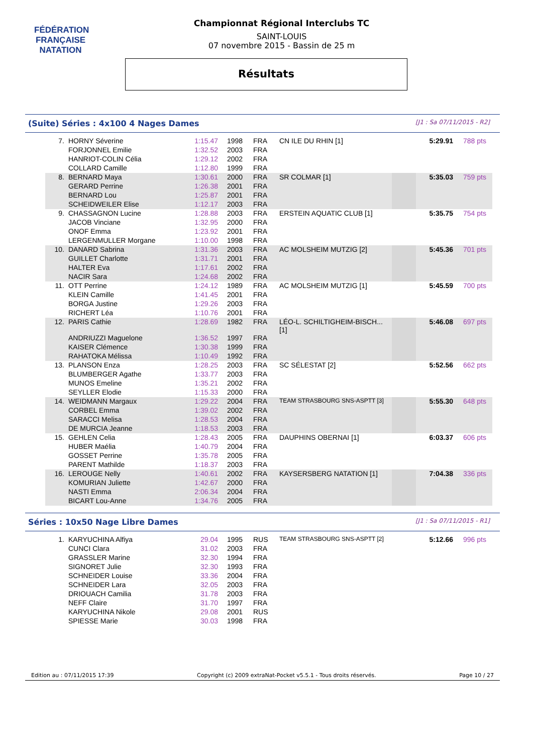FÉDÉRATION FRANÇAISE
NATATION
Championnat Régional Interclubs TC
SAINT-LOUIS
07 novembre 2015 - Bassin de 25 m
Résultats
(Suite) Séries : 4x100 4 Nages Dames [J1 : Sa 07/11/2015 - R2]
| 7. | HORNY Séverine | 1:15.47 | 1998 | FRA | CN ILE DU RHIN [1] | | 5:29.91 | 788 pts |
| | FORJONNEL Emilie | 1:32.52 | 2003 | FRA | | | | |
| | HANRIOT-COLIN Célia | 1:29.12 | 2002 | FRA | | | | |
| | COLLARD Camille | 1:12.80 | 1999 | FRA | | | | |
| 8. | BERNARD Maya | 1:30.61 | 2000 | FRA | SR COLMAR [1] | | 5:35.03 | 759 pts |
| | GERARD Perrine | 1:26.38 | 2001 | FRA | | | | |
| | BERNARD Lou | 1:25.87 | 2001 | FRA | | | | |
| | SCHEIDWEILER Elise | 1:12.17 | 2003 | FRA | | | | |
| 9. | CHASSAGNON Lucine | 1:28.88 | 2003 | FRA | ERSTEIN AQUATIC CLUB [1] | | 5:35.75 | 754 pts |
| | JACOB Vinciane | 1:32.95 | 2000 | FRA | | | | |
| | ONOF Emma | 1:23.92 | 2001 | FRA | | | | |
| | LERGENMULLER Morgane | 1:10.00 | 1998 | FRA | | | | |
| 10. | DANARD Sabrina | 1:31.36 | 2003 | FRA | AC MOLSHEIM MUTZIG [2] | | 5:45.36 | 701 pts |
| | GUILLET Charlotte | 1:31.71 | 2001 | FRA | | | | |
| | HALTER Eva | 1:17.61 | 2002 | FRA | | | | |
| | NACIR Sara | 1:24.68 | 2002 | FRA | | | | |
| 11. | OTT Perrine | 1:24.12 | 1989 | FRA | AC MOLSHEIM MUTZIG [1] | | 5:45.59 | 700 pts |
| | KLEIN Camille | 1:41.45 | 2001 | FRA | | | | |
| | BORGA Justine | 1:29.26 | 2003 | FRA | | | | |
| | RICHERT Léa | 1:10.76 | 2001 | FRA | | | | |
| 12. | PARIS Cathie | 1:28.69 | 1982 | FRA | LÉO-L. SCHILTIGHEIM-BISCH... [1] | | 5:46.08 | 697 pts |
| | ANDRIUZZI Maguelone | 1:36.52 | 1997 | FRA | | | | |
| | KAISER Clémence | 1:30.38 | 1999 | FRA | | | | |
| | RAHATOKA Mélissa | 1:10.49 | 1992 | FRA | | | | |
| 13. | PLANSON Enza | 1:28.25 | 2003 | FRA | SC SÉLESTAT [2] | | 5:52.56 | 662 pts |
| | BLUMBERGER Agathe | 1:33.77 | 2003 | FRA | | | | |
| | MUNOS Emeline | 1:35.21 | 2002 | FRA | | | | |
| | SEYLLER Elodie | 1:15.33 | 2000 | FRA | | | | |
| 14. | WEIDMANN Margaux | 1:29.22 | 2004 | FRA | TEAM STRASBOURG SNS-ASPTT [3] | | 5:55.30 | 648 pts |
| | CORBEL Emma | 1:39.02 | 2002 | FRA | | | | |
| | SARACCI Melisa | 1:28.53 | 2004 | FRA | | | | |
| | DE MURCIA Jeanne | 1:18.53 | 2003 | FRA | | | | |
| 15. | GEHLEN Celia | 1:28.43 | 2005 | FRA | DAUPHINS OBERNAI [1] | | 6:03.37 | 606 pts |
| | HUBER Maélia | 1:40.79 | 2004 | FRA | | | | |
| | GOSSET Perrine | 1:35.78 | 2005 | FRA | | | | |
| | PARENT Mathilde | 1:18.37 | 2003 | FRA | | | | |
| 16. | LEROUGE Nelly | 1:40.61 | 2002 | FRA | KAYSERSBERG NATATION [1] | | 7:04.38 | 336 pts |
| | KOMURIAN Juliette | 1:42.67 | 2000 | FRA | | | | |
| | NASTI Emma | 2:06.34 | 2004 | FRA | | | | |
| | BICART Lou-Anne | 1:34.76 | 2005 | FRA | | | | |
Séries : 10x50 Nage Libre Dames [J1 : Sa 07/11/2015 - R1]
| 1. | KARYUCHINA Alfiya | 29.04 | 1995 | RUS | TEAM STRASBOURG SNS-ASPTT [2] | | 5:12.66 | 996 pts |
| | CUNCI Clara | 31.02 | 2003 | FRA | | | | |
| | GRASSLER Marine | 32.30 | 1994 | FRA | | | | |
| | SIGNORET Julie | 32.30 | 1993 | FRA | | | | |
| | SCHNEIDER Louise | 33.36 | 2004 | FRA | | | | |
| | SCHNEIDER Lara | 32.05 | 2003 | FRA | | | | |
| | DRIOUACH Camilia | 31.78 | 2003 | FRA | | | | |
| | NEFF Claire | 31.70 | 1997 | FRA | | | | |
| | KARYUCHINA Nikole | 29.08 | 2001 | RUS | | | | |
| | SPIESSE Marie | 30.03 | 1998 | FRA | | | | |
Edition au : 07/11/2015 17:39 Copyright (c) 2009 extraNat-Pocket v5.5.1 - Tous droits réservés. Page 10 / 27